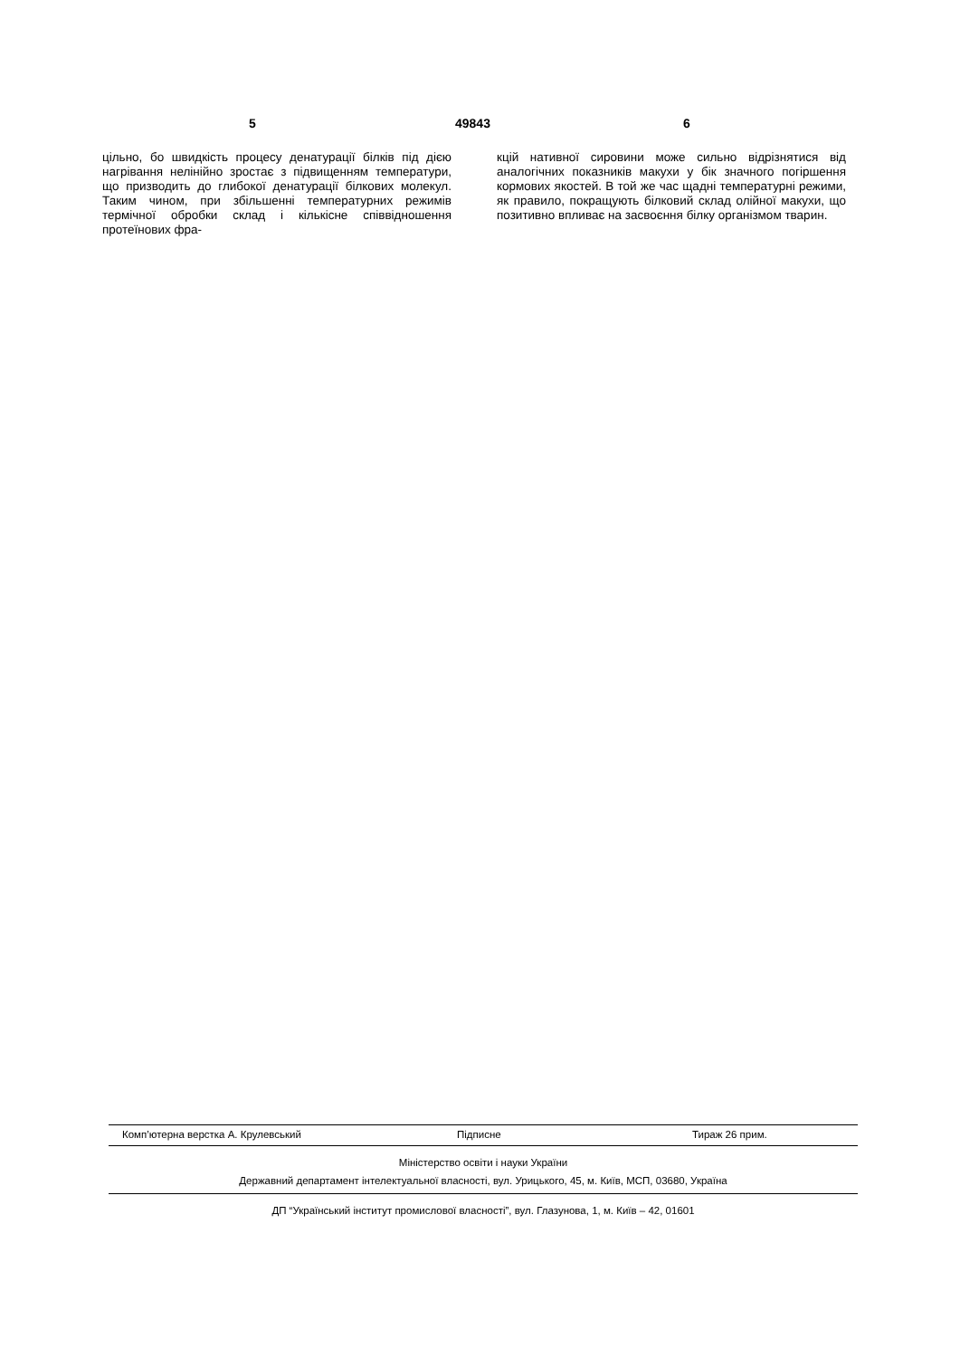5 49843 6
цільно, бо швидкість процесу денатурації білків під дією нагрівання нелінійно зростає з підвищенням температури, що призводить до глибокої денатурації білкових молекул. Таким чином, при збільшенні температурних режимів термічної обробки склад і кількісне співвідношення протеїнових фра-
кцій нативної сировини може сильно відрізнятися від аналогічних показників макухи у бік значного погіршення кормових якостей. В той же час щадні температурні режими, як правило, покращують білковий склад олійної макухи, що позитивно впливає на засвоєння білку організмом тварин.
Комп’ютерна верстка А. Крулевський Підписне Тираж 26 прим.
Міністерство освіти і науки України
Державний департамент інтелектуальної власності, вул. Урицького, 45, м. Київ, МСП, 03680, Україна
ДП “Український інститут промислової власності”, вул. Глазунова, 1, м. Київ – 42, 01601